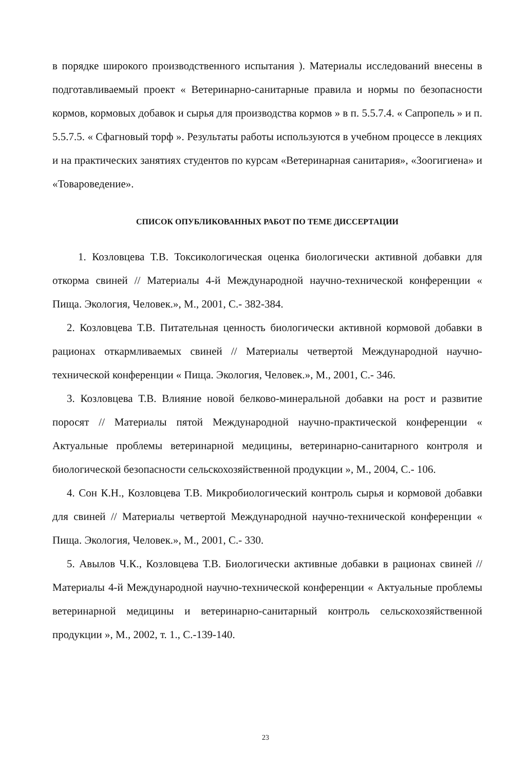в порядке широкого производственного испытания ). Материалы исследований внесены в подготавливаемый проект « Ветеринарно-санитарные правила и нормы по безопасности кормов, кормовых добавок и сырья для производства кормов » в п. 5.5.7.4. « Сапропель » и п. 5.5.7.5. « Сфагновый торф ». Результаты работы используются в учебном процессе в лекциях и на практических занятиях студентов по курсам «Ветеринарная санитария», «Зоогигиена» и «Товароведение».
СПИСОК ОПУБЛИКОВАННЫХ РАБОТ ПО ТЕМЕ ДИССЕРТАЦИИ
1. Козловцева Т.В. Токсикологическая оценка биологически активной добавки для откорма свиней // Материалы 4-й Международной научно-технической конференции « Пища. Экология, Человек.», М., 2001, С.- 382-384.
2. Козловцева Т.В. Питательная ценность биологически активной кормовой добавки в рационах откармливаемых свиней // Материалы четвертой Международной научно-технической конференции « Пища. Экология, Человек.», М., 2001, С.- 346.
3. Козловцева Т.В. Влияние новой белково-минеральной добавки на рост и развитие поросят // Материалы пятой Международной научно-практической конференции « Актуальные проблемы ветеринарной медицины, ветеринарно-санитарного контроля и биологической безопасности сельскохозяйственной продукции », М., 2004, С.- 106.
4. Сон К.Н., Козловцева Т.В. Микробиологический контроль сырья и кормовой добавки для свиней // Материалы четвертой Международной научно-технической конференции « Пища. Экология, Человек.», М., 2001, С.- 330.
5. Авылов Ч.К., Козловцева Т.В. Биологически активные добавки в рационах свиней // Материалы 4-й Международной научно-технической конференции « Актуальные проблемы ветеринарной медицины и ветеринарно-санитарный контроль сельскохозяйственной продукции », М., 2002, т. 1., С.-139-140.
23